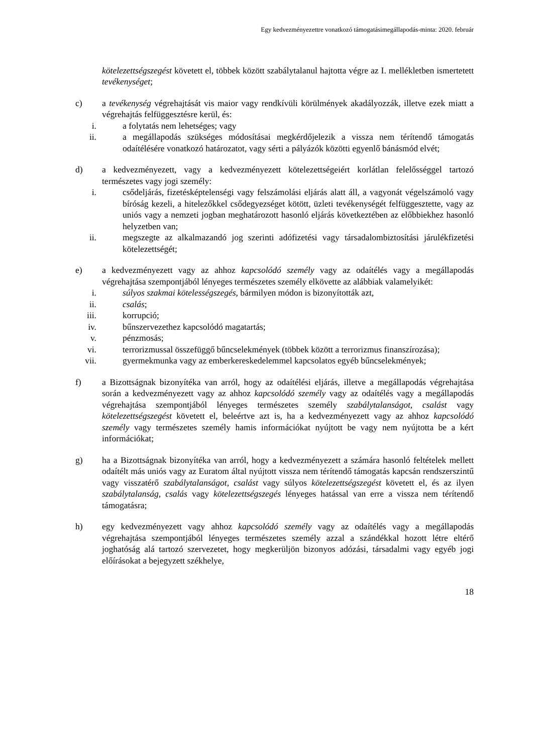Egy kedvezményezettre vonatkozó támogatásimegállapodás-minta: 2020. február
kötelezettségszegést követett el, többek között szabálytalanul hajtotta végre az I. mellékletben ismertetett tevékenységet;
c) a tevékenység végrehajtását vis maior vagy rendkívüli körülmények akadályozzák, illetve ezek miatt a végrehajtás felfüggesztésre kerül, és:
i. a folytatás nem lehetséges; vagy
ii. a megállapodás szükséges módosításai megkérdőjelezik a vissza nem térítendő támogatás odaítélésére vonatkozó határozatot, vagy sérti a pályázók közötti egyenlő bánásmód elvét;
d) a kedvezményezett, vagy a kedvezményezett kötelezettségeiért korlátlan felelősséggel tartozó természetes vagy jogi személy:
i. csődeljárás, fizetésképtelenségi vagy felszámolási eljárás alatt áll, a vagyonát végelszámoló vagy bíróság kezeli, a hitelezőkkel csődegyezséget kötött, üzleti tevékenységét felfüggesztette, vagy az uniós vagy a nemzeti jogban meghatározott hasonló eljárás következtében az előbbiekhez hasonló helyzetben van;
ii. megszegte az alkalmazandó jog szerinti adófizetési vagy társadalombiztosítási járulékfizetési kötelezettségét;
e) a kedvezményezett vagy az ahhoz kapcsolódó személy vagy az odaítélés vagy a megállapodás végrehajtása szempontjából lényeges természetes személy elkövette az alábbiak valamelyikét:
i. súlyos szakmai kötelességszegés, bármilyen módon is bizonyították azt,
ii. csalás;
iii. korrupció;
iv. bűnszervezethez kapcsolódó magatartás;
v. pénzmosás;
vi. terrorizmussal összefüggő bűncselekmények (többek között a terrorizmus finanszírozása);
vii. gyermekmunka vagy az emberkereskedelemmel kapcsolatos egyéb bűncselekmények;
f) a Bizottságnak bizonyítéka van arról, hogy az odaítélési eljárás, illetve a megállapodás végrehajtása során a kedvezményezett vagy az ahhoz kapcsolódó személy vagy az odaítélés vagy a megállapodás végrehajtása szempontjából lényeges természetes személy szabálytalanságot, csalást vagy kötelezettségszegést követett el, beleértve azt is, ha a kedvezményezett vagy az ahhoz kapcsolódó személy vagy természetes személy hamis információkat nyújtott be vagy nem nyújtotta be a kért információkat;
g) ha a Bizottságnak bizonyítéka van arról, hogy a kedvezményezett a számára hasonló feltételek mellett odaítélt más uniós vagy az Euratom által nyújtott vissza nem térítendő támogatás kapcsán rendszerszintű vagy visszatérő szabálytalanságot, csalást vagy súlyos kötelezettségszegést követett el, és az ilyen szabálytalanság, csalás vagy kötelezettségszegés lényeges hatással van erre a vissza nem térítendő támogatásra;
h) egy kedvezményezett vagy ahhoz kapcsolódó személy vagy az odaítélés vagy a megállapodás végrehajtása szempontjából lényeges természetes személy azzal a szándékkal hozott létre eltérő joghatóság alá tartozó szervezetet, hogy megkerüljön bizonyos adózási, társadalmi vagy egyéb jogi előírásokat a bejegyzett székhelye,
18